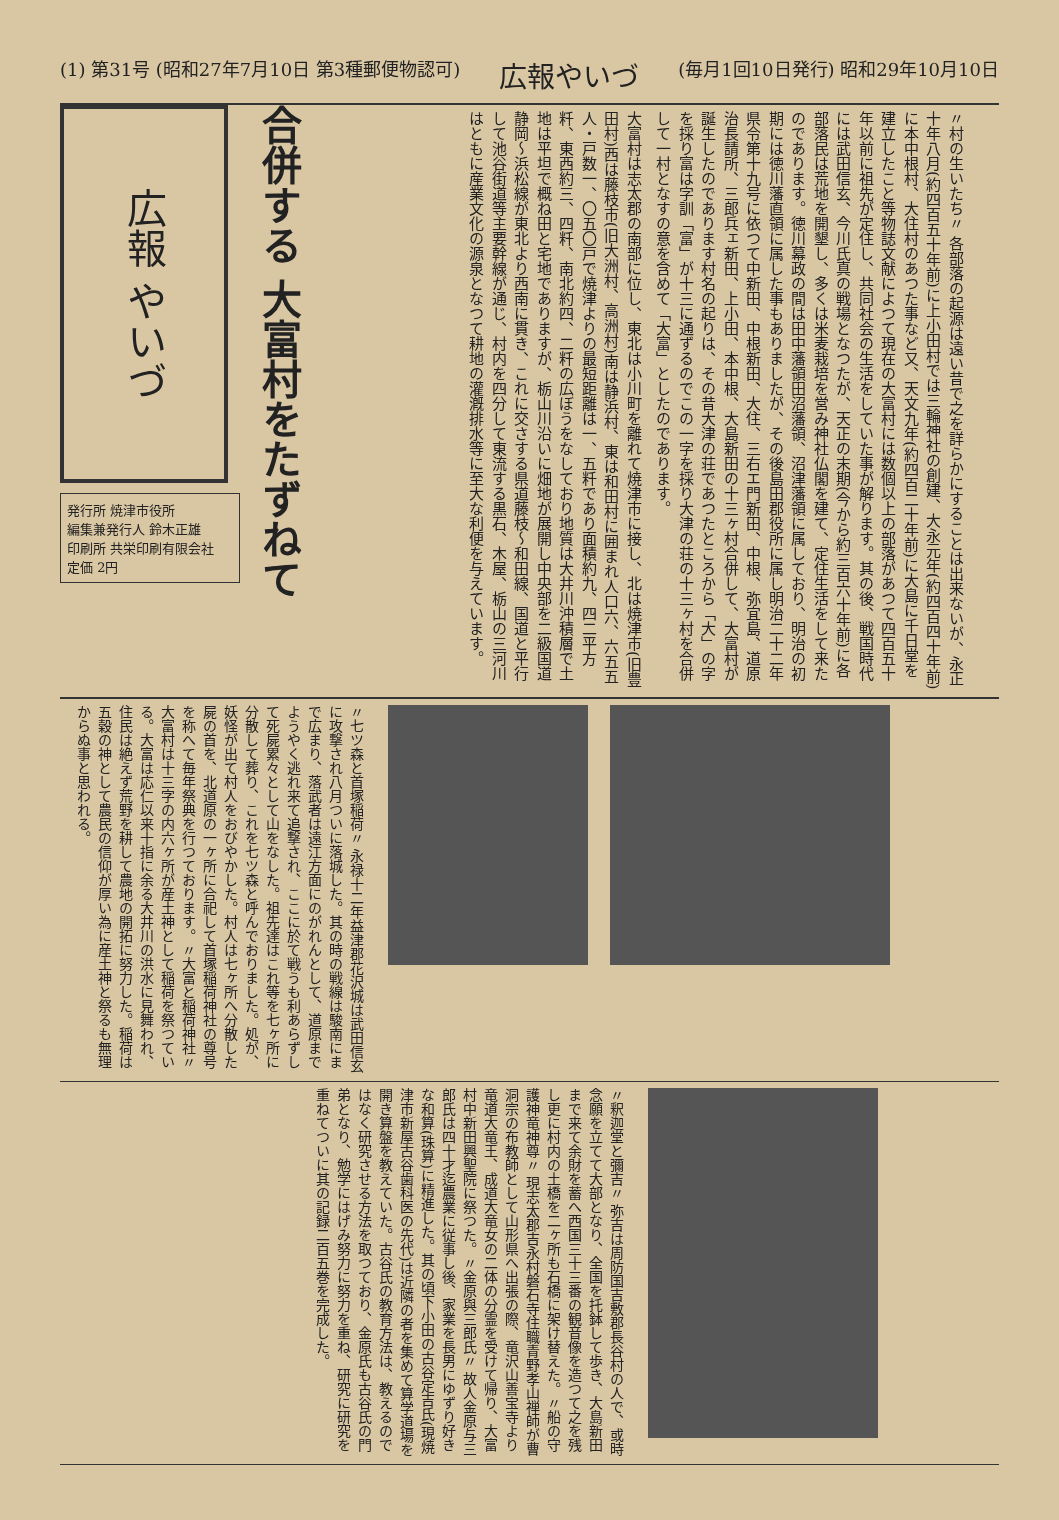(1) 第31号 (昭和27年7月10日 第3種郵便物認可) 広報やいづ (毎月1回10日発行) 昭和29年10月10日
広報 やいづ
発行所 焼津市役所
編集兼発行人 鈴木正雄
印刷所 共栄印刷有限会社
定価 2円
合併する 大富村をたずねて
大富村は志太郡の南部に位し、東北は小川町を離れて焼津市に接し、北は焼津市(旧豊田村)西は藤枝市(旧大洲村、高洲村)南は静浜村、東は和田村に囲まれ人口六、六五五人・戸数一、〇五〇戸で焼津よりの最短距離は一、五粁であり面積約九、四二平方粁、東西約三、四粁、南北約四、二粁の広ぼうをなしており地質は大井川沖積層で土地は平坦で概ね田と宅地でありますが、栃山川沿いに畑地が展開し中央部を二級国道静岡〜浜松線が東北より西南に貫き、これに交さする県道藤枝〜和田線、国道と平行して池谷街道等主要幹線が通じ、村内を四分して東流する黒石、木屋、栃山の三河川はともに産業文化の源泉となつて耕地の灌漑排水等に至大な利便を与えています。
〃村の生いたち〃 各部落の起源は遠い昔で之を詳らかにすることは出来ないが、永正十年八月(約四百五十年前)に上小田村では三輪神社の創建、大永元年(約四百四十年前)に本中根村、大住村のあつた事など又、天文九年(約四百二十年前)に大島に千日堂を建立したこと等物誌文献によつて現在の大富村には数個以上の部落があつて四百五十年以前に祖先が定住し、共同社会の生活をしていた事が解ります。其の後、戦国時代には武田信玄、今川氏真の戦場となつたが、天正の末期(今から約三百六十年前)に各部落民は荒地を開墾し、多くは米麦栽培を営み神社仏閣を建て、定住生活をして来たのであります。徳川幕政の間は田中藩領田沼藩領、沼津藩領に属しており、明治の初期には徳川藩直領に属した事もありましたが、その後島田郡役所に属し明治二十二年県令第十九号に依つて中新田、中根新田、大住、三右エ門新田、中根、弥宜島、道原治長請所、三郎兵ェ新田、上小田、本中根、大島新田の十三ヶ村合併して、大富村が誕生したのであります村名の起りは、その昔大津の荘であつたところから「大」の字を採り富は字訓「富」が十三に通ずるのでこの一字を採り大津の荘の十三ヶ村を合併して一村となすの意を含めて「大富」としたのであります。
〃七ツ森と首塚稲荷〃 永禄十二年益津郡花沢城は武田信玄に攻撃され八月ついに落城した。其の時の戦線は駿南にまで広まり、落武者は遠江方面にのがれんとして、道原までようやく逃れ来て追撃され、ここに於て戦うも利あらずして死屍累々として山をなした。祖先達はこれ等を七ヶ所に分散して葬り、これを七ツ森と呼んでおりました。処が、妖怪が出て村人をおびやかした。村人は七ヶ所へ分散した屍の首を、北道原の一ヶ所に合祀して首塚稲荷神社の尊号を称へて毎年祭典を行つております。〃大富と稲荷神社〃 大富村は十三字の内六ヶ所が産土神として稲荷を祭つている。大富は応仁以来十指に余る大井川の洪水に見舞われ、住民は絶えず荒野を耕して農地の開拓に努力した。稲荷は五穀の神として農民の信仰が厚い為に産土神と祭るも無理からぬ事と思われる。
〃釈迦堂と彌吉〃 弥吉は周防国吉敷郡長谷村の人で、或時念願を立てて大部となり、全国を托鉢して歩き、大島新田まで来て余財を蓄へ西国三十三番の観音像を造つて之を残し更に村内の土橋を二ヶ所も石橋に架け替えた。〃船の守護神竜神尊〃 現志太郡吉永村磐石寺住職青野孝山禅師が曹洞宗の布教師として山形県へ出張の際、竜沢山善宝寺より竜道大竜王、成道大竜女の二体の分霊を受けて帰り、大富村中新田興聖院に祭つた。〃金原與三郎氏〃 故人金原与三郎氏は四十才迄農業に従事し後、家業を長男にゆずり好きな和算(珠算)に精進した。其の頃下小田の古谷定吉氏(現焼津市新屋古谷歯科医の先代)は近隣の者を集めて算学道場を開き算盤を教えていた。古谷氏の教育方法は、教えるのではなく研究させる方法を取つており、金原氏も古谷氏の門弟となり、勉学にはげみ努力に努力を重ね、研究に研究を重ねてついに其の記録二百五巻を完成した。